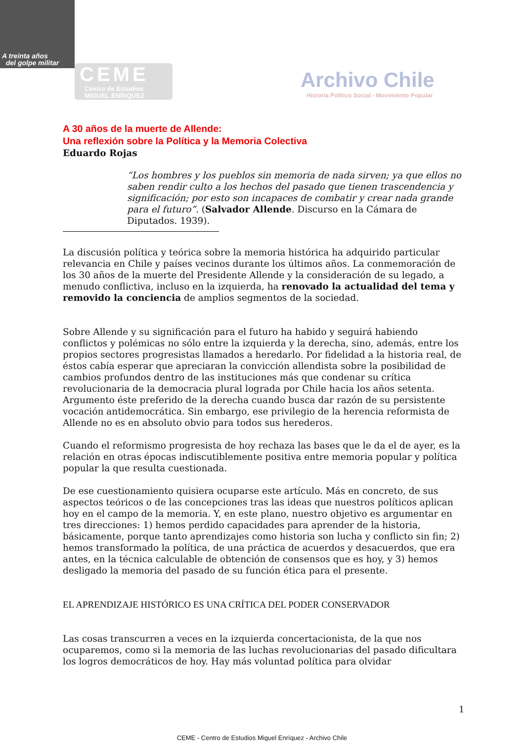A treinta años
del golpe militar
CEME
Centro de Estudios
MIGUEL ENRIQUEZ
Archivo Chile
Historia Político Social - Movimiento Popular
A 30 años de la muerte de Allende:
Una reflexión sobre la Política y la Memoria Colectiva
Eduardo Rojas
“Los hombres y los pueblos sin memoria de nada sirven; ya que ellos no saben rendir culto a los hechos del pasado que tienen trascendencia y significación; por esto son incapaces de combatir y crear nada grande para el futuro”. (Salvador Allende. Discurso en la Cámara de Diputados. 1939).
La discusión política y teórica sobre la memoria histórica ha adquirido particular relevancia en Chile y países vecinos durante los últimos años. La conmemoración de los 30 años de la muerte del Presidente Allende y la consideración de su legado, a menudo conflictiva, incluso en la izquierda, ha renovado la actualidad del tema y removido la conciencia de amplios segmentos de la sociedad.
Sobre Allende y su significación para el futuro ha habido y seguirá habiendo conflictos y polémicas no sólo entre la izquierda y la derecha, sino, además, entre los propios sectores progresistas llamados a heredarlo. Por fidelidad a la historia real, de éstos cabía esperar que apreciaran la convicción allendista sobre la posibilidad de cambios profundos dentro de las instituciones más que condenar su crítica revolucionaria de la democracia plural lograda por Chile hacia los años setenta. Argumento éste preferido de la derecha cuando busca dar razón de su persistente vocación antidemocrática. Sin embargo, ese privilegio de la herencia reformista de Allende no es en absoluto obvio para todos sus herederos.
Cuando el reformismo progresista de hoy rechaza las bases que le da el de ayer, es la relación en otras épocas indiscutiblemente positiva entre memoria popular y política popular la que resulta cuestionada.
De ese cuestionamiento quisiera ocuparse este artículo. Más en concreto, de sus aspectos teóricos o de las concepciones tras las ideas que nuestros políticos aplican hoy en el campo de la memoria. Y, en este plano, nuestro objetivo es argumentar en tres direcciones: 1) hemos perdido capacidades para aprender de la historia, básicamente, porque tanto aprendizajes como historia son lucha y conflicto sin fin; 2) hemos transformado la política, de una práctica de acuerdos y desacuerdos, que era antes, en la técnica calculable de obtención de consensos que es hoy, y 3) hemos desligado la memoria del pasado de su función ética para el presente.
EL APRENDIZAJE HISTÓRICO ES UNA CRÍTICA DEL PODER CONSERVADOR
Las cosas transcurren a veces en la izquierda concertacionista, de la que nos ocuparemos, como si la memoria de las luchas revolucionarias del pasado dificultara los logros democráticos de hoy. Hay más voluntad política para olvidar
1
CEME - Centro de Estudios Miguel Enríquez - Archivo Chile